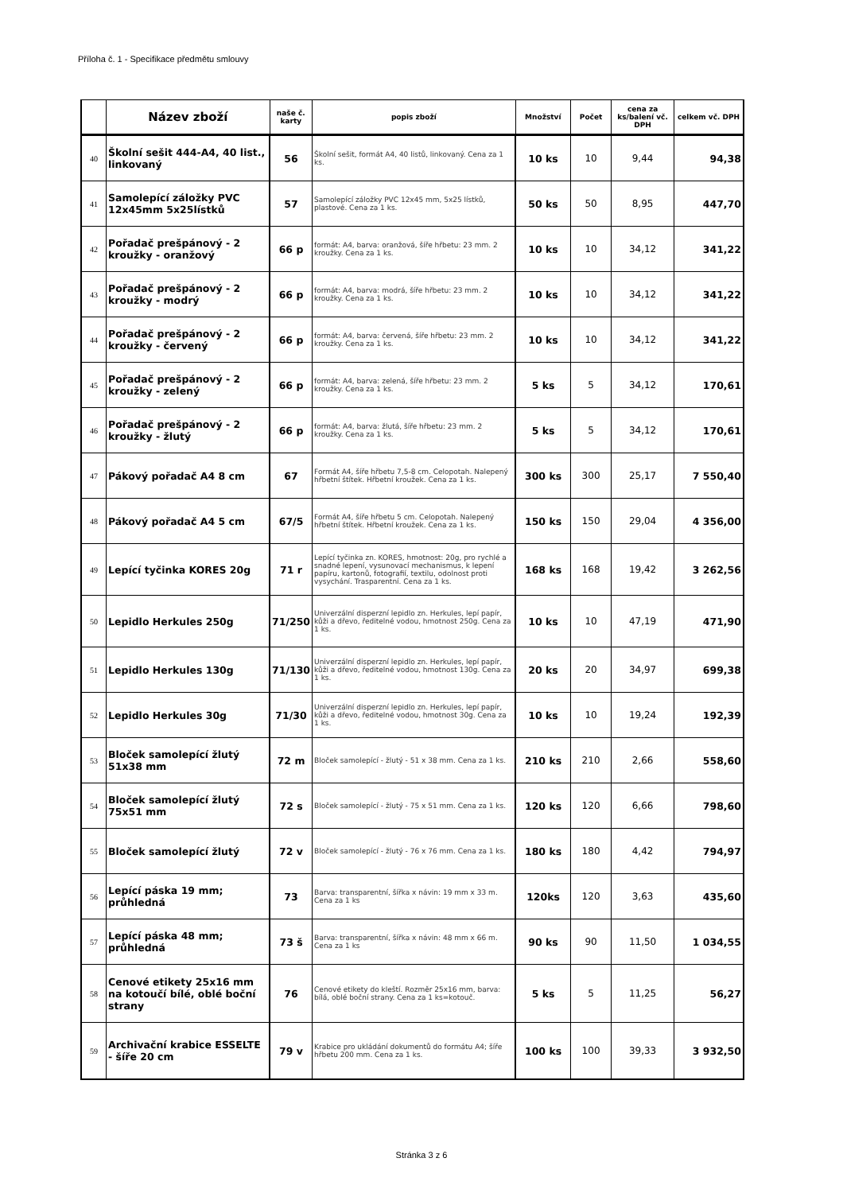Příloha č. 1 - Specifikace předmětu smlouvy
| | Název zboží | naše č. karty | popis zboží | Množství | Počet | cena za ks/balení vč. DPH | celkem vč. DPH |
| --- | --- | --- | --- | --- | --- | --- | --- |
| 40 | Školní sešit 444-A4, 40 list., linkovaný | 56 | Školní sešit, formát A4, 40 listů, linkovaný. Cena za 1 ks. | 10 ks | 10 | 9,44 | 94,38 |
| 41 | Samolepící záložky PVC 12x45mm 5x25lístků | 57 | Samolepící záložky PVC 12x45 mm, 5x25 lístků, plastové. Cena za 1 ks. | 50 ks | 50 | 8,95 | 447,70 |
| 42 | Pořadač prešpánový - 2 kroužky - oranžový | 66 p | formát: A4, barva: oranžová, šíře hřbetu: 23 mm. 2 kroužky. Cena za 1 ks. | 10 ks | 10 | 34,12 | 341,22 |
| 43 | Pořadač prešpánový - 2 kroužky - modrý | 66 p | formát: A4, barva: modrá, šíře hřbetu: 23 mm. 2 kroužky. Cena za 1 ks. | 10 ks | 10 | 34,12 | 341,22 |
| 44 | Pořadač prešpánový - 2 kroužky - červený | 66 p | formát: A4, barva: červená, šíře hřbetu: 23 mm. 2 kroužky. Cena za 1 ks. | 10 ks | 10 | 34,12 | 341,22 |
| 45 | Pořadač prešpánový - 2 kroužky - zelený | 66 p | formát: A4, barva: zelená, šíře hřbetu: 23 mm. 2 kroužky. Cena za 1 ks. | 5 ks | 5 | 34,12 | 170,61 |
| 46 | Pořadač prešpánový - 2 kroužky - žlutý | 66 p | formát: A4, barva: žlutá, šíře hřbetu: 23 mm. 2 kroužky. Cena za 1 ks. | 5 ks | 5 | 34,12 | 170,61 |
| 47 | Pákový pořadač A4 8 cm | 67 | Formát A4, šíře hřbetu 7,5-8 cm. Celopotah. Nalepený hřbetní štítek. Hřbetní kroužek. Cena za 1 ks. | 300 ks | 300 | 25,17 | 7 550,40 |
| 48 | Pákový pořadač A4 5 cm | 67/5 | Formát A4, šíře hřbetu 5 cm. Celopotah. Nalepený hřbetní štítek. Hřbetní kroužek. Cena za 1 ks. | 150 ks | 150 | 29,04 | 4 356,00 |
| 49 | Lepící tyčinka KORES 20g | 71 r | Lepící tyčinka zn. KORES, hmotnost: 20g, pro rychlé a snadné lepení, vysunovací mechanismus, k lepení papíru, kartonů, fotografií, textilu, odolnost proti vysychání. Trasparentní. Cena za 1 ks. | 168 ks | 168 | 19,42 | 3 262,56 |
| 50 | Lepidlo Herkules 250g | 71/250 | Univerzální disperzní lepidlo zn. Herkules, lepí papír, kůži a dřevo, ředitelné vodou, hmotnost 250g. Cena za 1 ks. | 10 ks | 10 | 47,19 | 471,90 |
| 51 | Lepidlo Herkules 130g | 71/130 | Univerzální disperzní lepidlo zn. Herkules, lepí papír, kůži a dřevo, ředitelné vodou, hmotnost 130g. Cena za 1 ks. | 20 ks | 20 | 34,97 | 699,38 |
| 52 | Lepidlo Herkules 30g | 71/30 | Univerzální disperzní lepidlo zn. Herkules, lepí papír, kůži a dřevo, ředitelné vodou, hmotnost 30g. Cena za 1 ks. | 10 ks | 10 | 19,24 | 192,39 |
| 53 | Bloček samolepící žlutý 51x38 mm | 72 m | Bloček samolepící - žlutý - 51 x 38 mm. Cena za 1 ks. | 210 ks | 210 | 2,66 | 558,60 |
| 54 | Bloček samolepící žlutý 75x51 mm | 72 s | Bloček samolepící - žlutý - 75 x 51 mm. Cena za 1 ks. | 120 ks | 120 | 6,66 | 798,60 |
| 55 | Bloček samolepící žlutý | 72 v | Bloček samolepící - žlutý - 76 x 76 mm. Cena za 1 ks. | 180 ks | 180 | 4,42 | 794,97 |
| 56 | Lepící páska 19 mm; průhledná | 73 | Barva: transparentní, šířka x návin: 19 mm x 33 m. Cena za 1 ks | 120ks | 120 | 3,63 | 435,60 |
| 57 | Lepící páska 48 mm; průhledná | 73 š | Barva: transparentní, šířka x návin: 48 mm x 66 m. Cena za 1 ks | 90 ks | 90 | 11,50 | 1 034,55 |
| 58 | Cenové etikety 25x16 mm na kotoučí bílé, oblé boční strany | 76 | Cenové etikety do kleští. Rozměr 25x16 mm, barva: bílá, oblé boční strany. Cena za 1 ks=kotouč. | 5 ks | 5 | 11,25 | 56,27 |
| 59 | Archivační krabice ESSELTE - šíře 20 cm | 79 v | Krabice pro ukládání dokumentů do formátu A4; šíře hřbetu 200 mm. Cena za 1 ks. | 100 ks | 100 | 39,33 | 3 932,50 |
Stránka 3 z 6